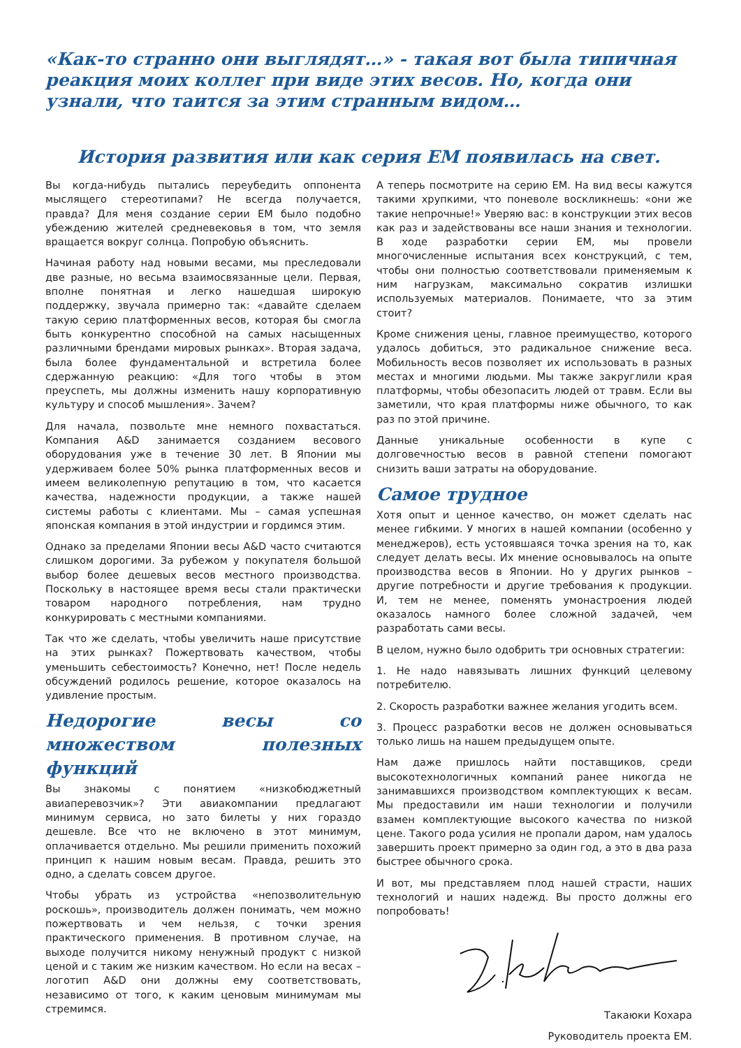«Как-то странно они выглядят…» - такая вот была типичная реакция моих коллег при виде этих весов. Но, когда они узнали, что таится за этим странным видом…
История развития или как серия EM появилась на свет.
Вы когда-нибудь пытались переубедить оппонента мыслящего стереотипами? Не всегда получается, правда? Для меня создание серии ЕМ было подобно убеждению жителей средневековья в том, что земля вращается вокруг солнца. Попробую объяснить.
Начиная работу над новыми весами, мы преследовали две разные, но весьма взаимосвязанные цели. Первая, вполне понятная и легко нашедшая широкую поддержку, звучала примерно так: «давайте сделаем такую серию платформенных весов, которая бы смогла быть конкурентно способной на самых насыщенных различными брендами мировых рынках». Вторая задача, была более фундаментальной и встретила более сдержанную реакцию: «Для того чтобы в этом преуспеть, мы должны изменить нашу корпоративную культуру и способ мышления». Зачем?
Для начала, позвольте мне немного похвастаться. Компания A&D занимается созданием весового оборудования уже в течение 30 лет. В Японии мы удерживаем более 50% рынка платформенных весов и имеем великолепную репутацию в том, что касается качества, надежности продукции, а также нашей системы работы с клиентами. Мы – самая успешная японская компания в этой индустрии и гордимся этим.
Однако за пределами Японии весы A&D часто считаются слишком дорогими. За рубежом у покупателя большой выбор более дешевых весов местного производства. Поскольку в настоящее время весы стали практически товаром народного потребления, нам трудно конкурировать с местными компаниями.
Так что же сделать, чтобы увеличить наше присутствие на этих рынках? Пожертвовать качеством, чтобы уменьшить себестоимость? Конечно, нет! После недель обсуждений родилось решение, которое оказалось на удивление простым.
Недорогие весы со множеством полезных функций
Вы знакомы с понятием «низкобюджетный авиаперевозчик»? Эти авиакомпании предлагают минимум сервиса, но зато билеты у них гораздо дешевле. Все что не включено в этот минимум, оплачивается отдельно. Мы решили применить похожий принцип к нашим новым весам. Правда, решить это одно, а сделать совсем другое.
Чтобы убрать из устройства «непозволительную роскошь», производитель должен понимать, чем можно пожертвовать и чем нельзя, с точки зрения практического применения. В противном случае, на выходе получится никому ненужный продукт с низкой ценой и с таким же низким качеством. Но если на весах – логотип A&D они должны ему соответствовать, независимо от того, к каким ценовым минимумам мы стремимся.
А теперь посмотрите на серию ЕМ. На вид весы кажутся такими хрупкими, что поневоле воскликнешь: «они же такие непрочные!» Уверяю вас: в конструкции этих весов как раз и задействованы все наши знания и технологии. В ходе разработки серии ЕМ, мы провели многочисленные испытания всех конструкций, с тем, чтобы они полностью соответствовали применяемым к ним нагрузкам, максимально сократив излишки используемых материалов. Понимаете, что за этим стоит?
Кроме снижения цены, главное преимущество, которого удалось добиться, это радикальное снижение веса. Мобильность весов позволяет их использовать в разных местах и многими людьми. Мы также закруглили края платформы, чтобы обезопасить людей от травм. Если вы заметили, что края платформы ниже обычного, то как раз по этой причине.
Данные уникальные особенности в купе с долговечностью весов в равной степени помогают снизить ваши затраты на оборудование.
Самое трудное
Хотя опыт и ценное качество, он может сделать нас менее гибкими. У многих в нашей компании (особенно у менеджеров), есть устоявшаяся точка зрения на то, как следует делать весы. Их мнение основывалось на опыте производства весов в Японии. Но у других рынков – другие потребности и другие требования к продукции. И, тем не менее, поменять умонастроения людей оказалось намного более сложной задачей, чем разработать сами весы.
В целом, нужно было одобрить три основных стратегии:
1. Не надо навязывать лишних функций целевому потребителю.
2. Скорость разработки важнее желания угодить всем.
3. Процесс разработки весов не должен основываться только лишь на нашем предыдущем опыте.
Нам даже пришлось найти поставщиков, среди высокотехнологичных компаний ранее никогда не занимавшихся производством комплектующих к весам. Мы предоставили им наши технологии и получили взамен комплектующие высокого качества по низкой цене. Такого рода усилия не пропали даром, нам удалось завершить проект примерно за один год, а это в два раза быстрее обычного срока.
И вот, мы представляем плод нашей страсти, наших технологий и наших надежд. Вы просто должны его попробовать!
Такаюки Кохара
Руководитель проекта ЕМ.